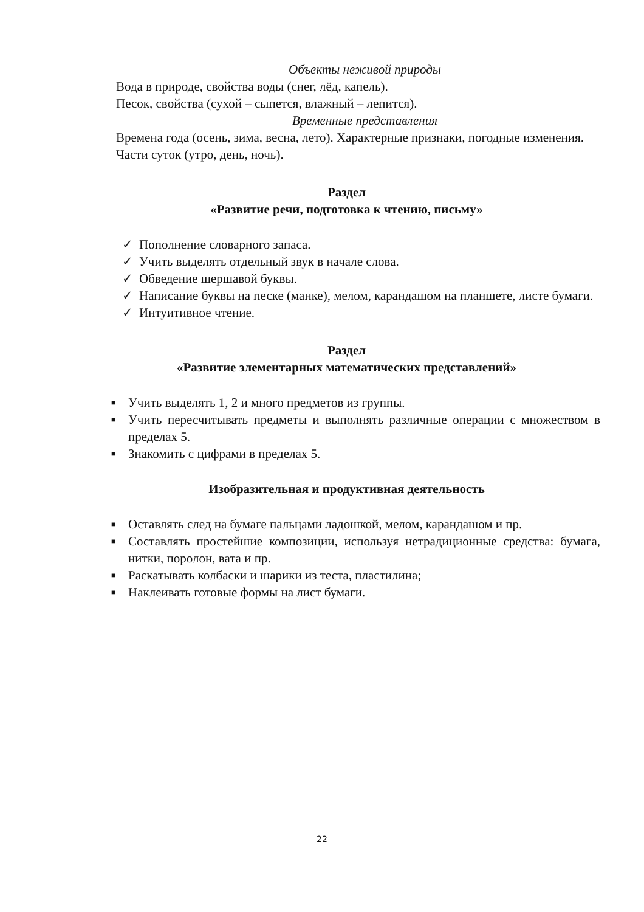Объекты неживой природы
Вода в природе, свойства воды (снег, лёд, капель).
Песок, свойства (сухой – сыпется, влажный – лепится).
Временные представления
Времена года (осень, зима, весна, лето). Характерные признаки, погодные изменения.
Части суток (утро, день, ночь).
Раздел
«Развитие речи, подготовка к чтению, письму»
✓ Пополнение словарного запаса.
✓ Учить выделять отдельный звук в начале слова.
✓ Обведение шершавой буквы.
✓ Написание буквы на песке (манке), мелом, карандашом на планшете, листе бумаги.
✓ Интуитивное чтение.
Раздел
«Развитие элементарных математических представлений»
■ Учить выделять 1, 2 и много предметов из группы.
■ Учить пересчитывать предметы и выполнять различные операции с множеством в пределах 5.
■ Знакомить с цифрами в пределах 5.
Изобразительная и продуктивная деятельность
■ Оставлять след на бумаге пальцами ладошкой, мелом, карандашом и пр.
■ Составлять простейшие композиции, используя нетрадиционные средства: бумага, нитки, поролон, вата и пр.
■ Раскатывать колбаски и шарики из теста, пластилина;
■ Наклеивать готовые формы на лист бумаги.
22